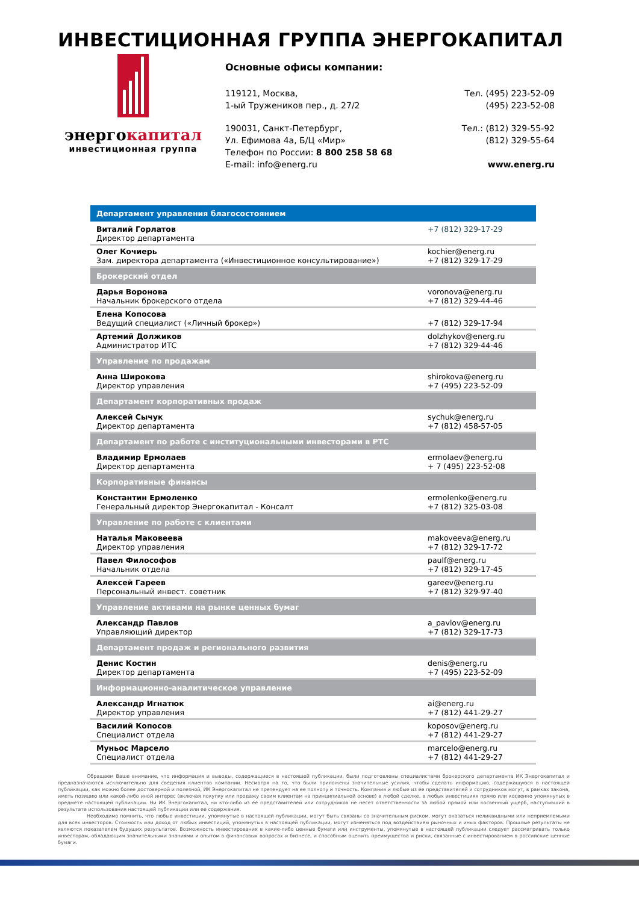ИНВЕСТИЦИОННАЯ ГРУППА ЭНЕРГОКАПИТАЛ
энергокапитал
инвестиционная группа
Основные офисы компании:
119121, Москва,
1-ый Тружеников пер., д. 27/2
Тел. (495) 223-52-09
(495) 223-52-08
190031, Санкт-Петербург,
Ул. Ефимова 4а, Б/Ц «Мир»
Телефон по России: 8 800 258 58 68
E-mail: info@energ.ru
Тел.: (812) 329-55-92
(812) 329-55-64
www.energ.ru
| Департамент управления благосостоянием | |
| --- | --- |
| Виталий Горлатов Директор департамента | +7 (812) 329-17-29 |
| Олег Кочиерь Зам. директора департамента («Инвестиционное консультирование») | kochier@energ.ru +7 (812) 329-17-29 |
| Брокерский отдел | |
| Дарья Воронова Начальник брокерского отдела | voronova@energ.ru +7 (812) 329-44-46 |
| Елена Копосова Ведущий специалист («Личный брокер») | +7 (812) 329-17-94 |
| Артемий Должиков Администратор ИТС | dolzhykov@energ.ru +7 (812) 329-44-46 |
| Управление по продажам | |
| Анна Широкова Директор управления | shirokova@energ.ru +7 (495) 223-52-09 |
| Департамент корпоративных продаж | |
| Алексей Сычук Директор департамента | sychuk@energ.ru +7 (812) 458-57-05 |
| Департамент по работе с институциональными инвесторами в РТС | |
| Владимир Ермолаев Директор департамента | ermolaev@energ.ru + 7 (495) 223-52-08 |
| Корпоративные финансы | |
| Константин Ермоленко Генеральный директор Энергокапитал - Консалт | ermolenko@energ.ru +7 (812) 325-03-08 |
| Управление по работе с клиентами | |
| Наталья Маковеева Директор управления | makoveeva@energ.ru +7 (812) 329-17-72 |
| Павел Философов Начальник отдела | paulf@energ.ru +7 (812) 329-17-45 |
| Алексей Гареев Персональный инвест. советник | gareev@energ.ru +7 (812) 329-97-40 |
| Управление активами на рынке ценных бумаг | |
| Александр Павлов Управляющий директор | a_pavlov@energ.ru +7 (812) 329-17-73 |
| Департамент продаж и регионального развития | |
| Денис Костин Директор департамента | denis@energ.ru +7 (495) 223-52-09 |
| Информационно-аналитическое управление | |
| Александр Игнатюк Директор управления | ai@energ.ru +7 (812) 441-29-27 |
| Василий Копосов Специалист отдела | koposov@energ.ru +7 (812) 441-29-27 |
| Муньос Марсело Специалист отдела | marcelo@energ.ru +7 (812) 441-29-27 |
Обращаем Ваше внимание, что информация и выводы, содержащиеся в настоящей публикации, были подготовлены специалистами брокерского департамента ИК Энергокапитал и предназначаются исключительно для сведения клиентов компании. Несмотря на то, что были приложены значительные усилия, чтобы сделать информацию, содержащуюся в настоящей публикации, как можно более достоверной и полезной, ИК Энергокапитал не претендует на ее полноту и точность. Компания и любые из ее представителей и сотрудников могут, в рамках закона, иметь позицию или какой-либо иной интерес (включая покупку или продажу своим клиентам на принципиальной основе) в любой сделке, в любых инвестициях прямо или косвенно упомянутых в предмете настоящей публикации. Ни ИК Энергокапитал, ни кто-либо из ее представителей или сотрудников не несет ответственности за любой прямой или косвенный ущерб, наступивший в результате использования настоящей публикации или ее содержания.
Необходимо помнить, что любые инвестиции, упомянутые в настоящей публикации, могут быть связаны со значительным риском, могут оказаться неликвидными или неприемлемыми для всех инвесторов. Стоимость или доход от любых инвестиций, упомянутых в настоящей публикации, могут изменяться под воздействием рыночных и иных факторов. Прошлые результаты не являются показателем будущих результатов. Возможность инвестирования в какие-либо ценные бумаги или инструменты, упомянутые в настоящей публикации следует рассматривать только инвесторам, обладающим значительными знаниями и опытом в финансовых вопросах и бизнесе, и способным оценить преимущества и риски, связанные с инвестированием в российские ценные бумаги.